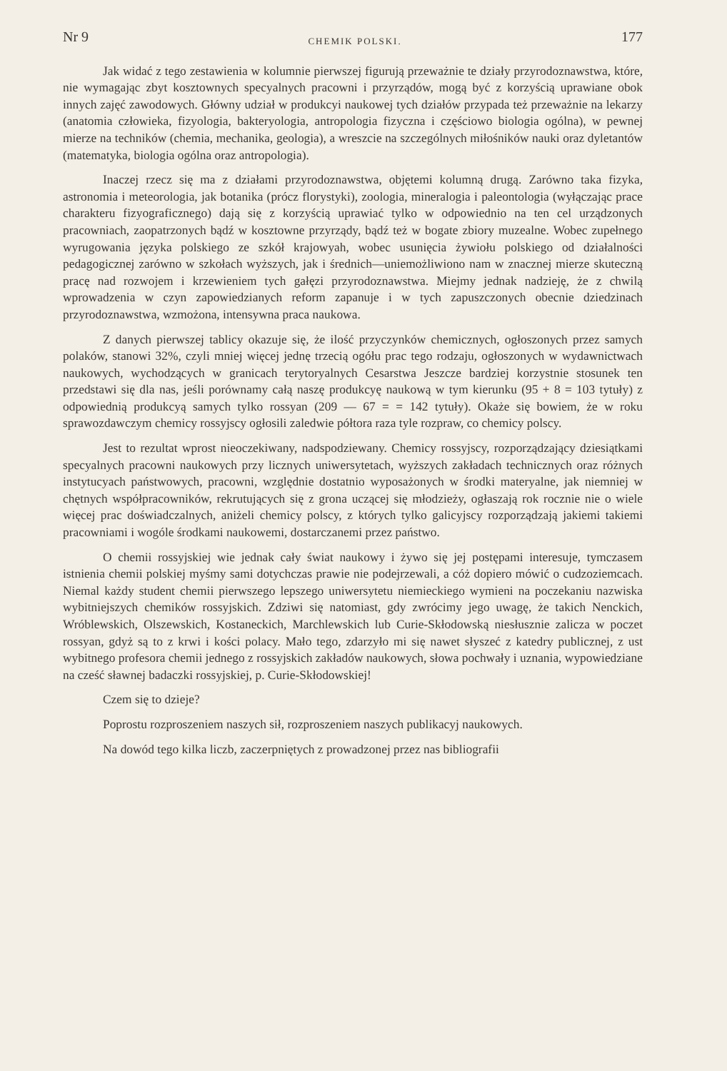Nr 9 CHEMIK POLSKI. 177
Jak widać z tego zestawienia w kolumnie pierwszej figurują przeważnie te działy przyrodoznawstwa, które, nie wymagając zbyt kosztownych specyalnych pracowni i przyrządów, mogą być z korzyścią uprawiane obok innych zajęć zawodowych. Główny udział w produkcyi naukowej tych działów przypada też przeważnie na lekarzy (anatomia człowieka, fizyologia, bakteryologia, antropologia fizyczna i częściowo biologia ogólna), w pewnej mierze na techników (chemia, mechanika, geologia), a wreszcie na szczególnych miłośników nauki oraz dyletantów (matematyka, biologia ogólna oraz antropologia).
Inaczej rzecz się ma z działami przyrodoznawstwa, objętemi kolumną drugą. Zarówno taka fizyka, astronomia i meteorologia, jak botanika (prócz florystyki), zoologia, mineralogia i paleontologia (wyłączając prace charakteru fizyograficznego) dają się z korzyścią uprawiać tylko w odpowiednio na ten cel urządzonych pracowniach, zaopatrzonych bądź w kosztowne przyrządy, bądź też w bogate zbiory muzealne. Wobec zupełnego wyrugowania języka polskiego ze szkół krajowyah, wobec usunięcia żywiołu polskiego od działalności pedagogicznej zarówno w szkołach wyższych, jak i średnich—uniemożliwiono nam w znacznej mierze skuteczną pracę nad rozwojem i krzewieniem tych gałęzi przyrodoznawstwa. Miejmy jednak nadzieję, że z chwilą wprowadzenia w czyn zapowiedzianych reform zapanuje i w tych zapuszczonych obecnie dziedzinach przyrodoznawstwa, wzmożona, intensywna praca naukowa.
Z danych pierwszej tablicy okazuje się, że ilość przyczynków chemicznych, ogłoszonych przez samych polaków, stanowi 32%, czyli mniej więcej jednę trzecią ogółu prac tego rodzaju, ogłoszonych w wydawnictwach naukowych, wychodzących w granicach terytoryalnych Cesarstwa Jeszcze bardziej korzystnie stosunek ten przedstawi się dla nas, jeśli porównamy całą naszę produkcyę naukową w tym kierunku (95 + 8 = 103 tytuły) z odpowiednią produkcyą samych tylko rossyan (209 — 67 = = 142 tytuły). Okaże się bowiem, że w roku sprawozdawczym chemicy rossyjscy ogłosili zaledwie półtora raza tyle rozpraw, co chemicy polscy.
Jest to rezultat wprost nieoczekiwany, nadspodziewany. Chemicy rossyjscy, rozporządzający dziesiątkami specyalnych pracowni naukowych przy licznych uniwersytetach, wyższych zakładach technicznych oraz różnych instytucyach państwowych, pracowni, względnie dostatnio wyposażonych w środki materyalne, jak niemniej w chętnych współpracowników, rekrutujących się z grona uczącej się młodzieży, ogłaszają rok rocznie nie o wiele więcej prac doświadczalnych, aniżeli chemicy polscy, z których tylko galicyjscy rozporządzają jakiemi takiemi pracowniami i wogóle środkami naukowemi, dostarczanemi przez państwo.
O chemii rossyjskiej wie jednak cały świat naukowy i żywo się jej postępami interesuje, tymczasem istnienia chemii polskiej myśmy sami dotychczas prawie nie podejrzewali, a cóż dopiero mówić o cudzoziemcach. Niemal każdy student chemii pierwszego lepszego uniwersytetu niemieckiego wymieni na poczekaniu nazwiska wybitniejszych chemików rossyjskich. Zdziwi się natomiast, gdy zwrócimy jego uwagę, że takich Nenckich, Wróblewskich, Olszewskich, Kostaneckich, Marchlewskich lub Curie-Skłodowską niesłusznie zalicza w poczet rossyan, gdyż są to z krwi i kości polacy. Mało tego, zdarzyło mi się nawet słyszeć z katedry publicznej, z ust wybitnego profesora chemii jednego z rossyjskich zakładów naukowych, słowa pochwały i uznania, wypowiedziane na cześć sławnej badaczki rossyjskiej, p. Curie-Skłodowskiej!
Czem się to dzieje?
Poprostu rozproszeniem naszych sił, rozproszeniem naszych publikacyj naukowych.
Na dowód tego kilka liczb, zaczerpniętych z prowadzonej przez nas bibliografii